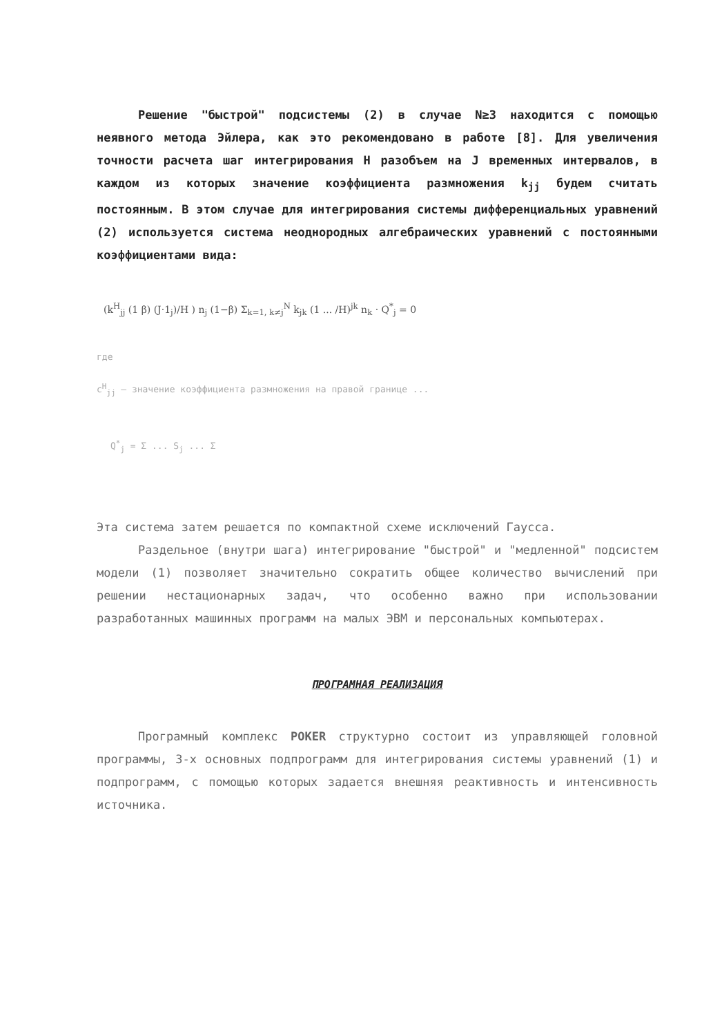Решение "быстрой" подсистемы (2) в случае N≥3 находится с помощью неявного метода Эйлера, как это рекомендовано в работе [8]. Для увеличения точности расчета шаг интегрирования H разобъем на J временных интервалов, в каждом из которых значение коэффициента размножения k<sub>jj</sub> будем считать постоянным. В этом случае для интегрирования системы дифференциальных уравнений (2) используется система неоднородных алгебраических уравнений с постоянными коэффициентами вида:
(k<sup>H</sup><sub>jj</sub> (1 β) (J·1<sub>j</sub>)/H ) n<sub>j</sub> (1−β) Σ<sub>k=1, k≠j</sub><sup>N</sup> k<sub>jk</sub> (1 ... /H)<sup>jk</sup> n<sub>k</sub> · Q<sup>*</sup><sub>j</sub> = 0
где
c<sup>H</sup><sub>jj</sub> — значение коэффициента размножения на правой границе ...
Q<sup>*</sup><sub>j</sub> = Σ ... S<sub>j</sub> ... Σ
Эта система затем решается по компактной схеме исключений Гаусса.
Раздельное (внутри шага) интегрирование "быстрой" и "медленной" подсистем модели (1) позволяет значительно сократить общее количество вычислений при решении нестационарных задач, что особенно важно при использовании разработанных машинных программ на малых ЭВМ и персональных компьютерах.
ПРОГРАМНАЯ РЕАЛИЗАЦИЯ
Програмный комплекс POKER структурно состоит из управляющей головной программы, 3-х основных подпрограмм для интегрирования системы уравнений (1) и подпрограмм, с помощью которых задается внешняя реактивность и интенсивность источника.